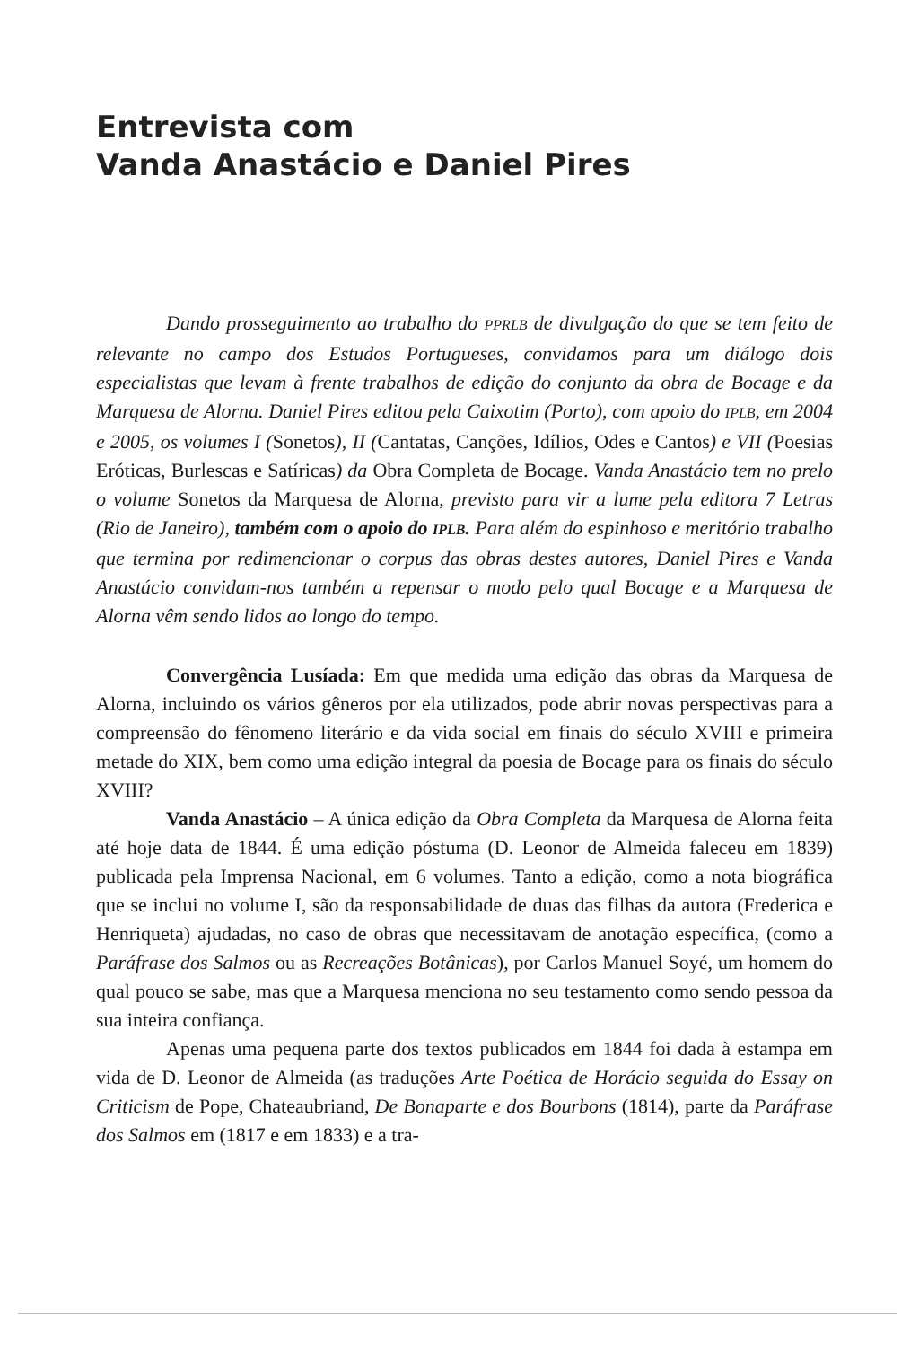Entrevista com
Vanda Anastácio e Daniel Pires
Dando prosseguimento ao trabalho do PPRLB de divulgação do que se tem feito de relevante no campo dos Estudos Portugueses, convidamos para um diálogo dois especialistas que levam à frente trabalhos de edição do conjunto da obra de Bocage e da Marquesa de Alorna. Daniel Pires editou pela Caixotim (Porto), com apoio do IPLB, em 2004 e 2005, os volumes I (Sonetos), II (Cantatas, Canções, Idílios, Odes e Cantos) e VII (Poesias Eróticas, Burlescas e Satíricas) da Obra Completa de Bocage. Vanda Anastácio tem no prelo o volume Sonetos da Marquesa de Alorna, previsto para vir a lume pela editora 7 Letras (Rio de Janeiro), também com o apoio do IPLB. Para além do espinhoso e meritório trabalho que termina por redimencionar o corpus das obras destes autores, Daniel Pires e Vanda Anastácio convidam-nos também a repensar o modo pelo qual Bocage e a Marquesa de Alorna vêm sendo lidos ao longo do tempo.
Convergência Lusíada: Em que medida uma edição das obras da Marquesa de Alorna, incluindo os vários gêneros por ela utilizados, pode abrir novas perspectivas para a compreensão do fênomeno literário e da vida social em finais do século XVIII e primeira metade do XIX, bem como uma edição integral da poesia de Bocage para os finais do século XVIII?
Vanda Anastácio – A única edição da Obra Completa da Marquesa de Alorna feita até hoje data de 1844. É uma edição póstuma (D. Leonor de Almeida faleceu em 1839) publicada pela Imprensa Nacional, em 6 volumes. Tanto a edição, como a nota biográfica que se inclui no volume I, são da responsabilidade de duas das filhas da autora (Frederica e Henriqueta) ajudadas, no caso de obras que necessitavam de anotação específica, (como a Paráfrase dos Salmos ou as Recreações Botânicas), por Carlos Manuel Soyé, um homem do qual pouco se sabe, mas que a Marquesa menciona no seu testamento como sendo pessoa da sua inteira confiança.
Apenas uma pequena parte dos textos publicados em 1844 foi dada à estampa em vida de D. Leonor de Almeida (as traduções Arte Poética de Horácio seguida do Essay on Criticism de Pope, Chateaubriand, De Bonaparte e dos Bourbons (1814), parte da Paráfrase dos Salmos em (1817 e em 1833) e a tra-